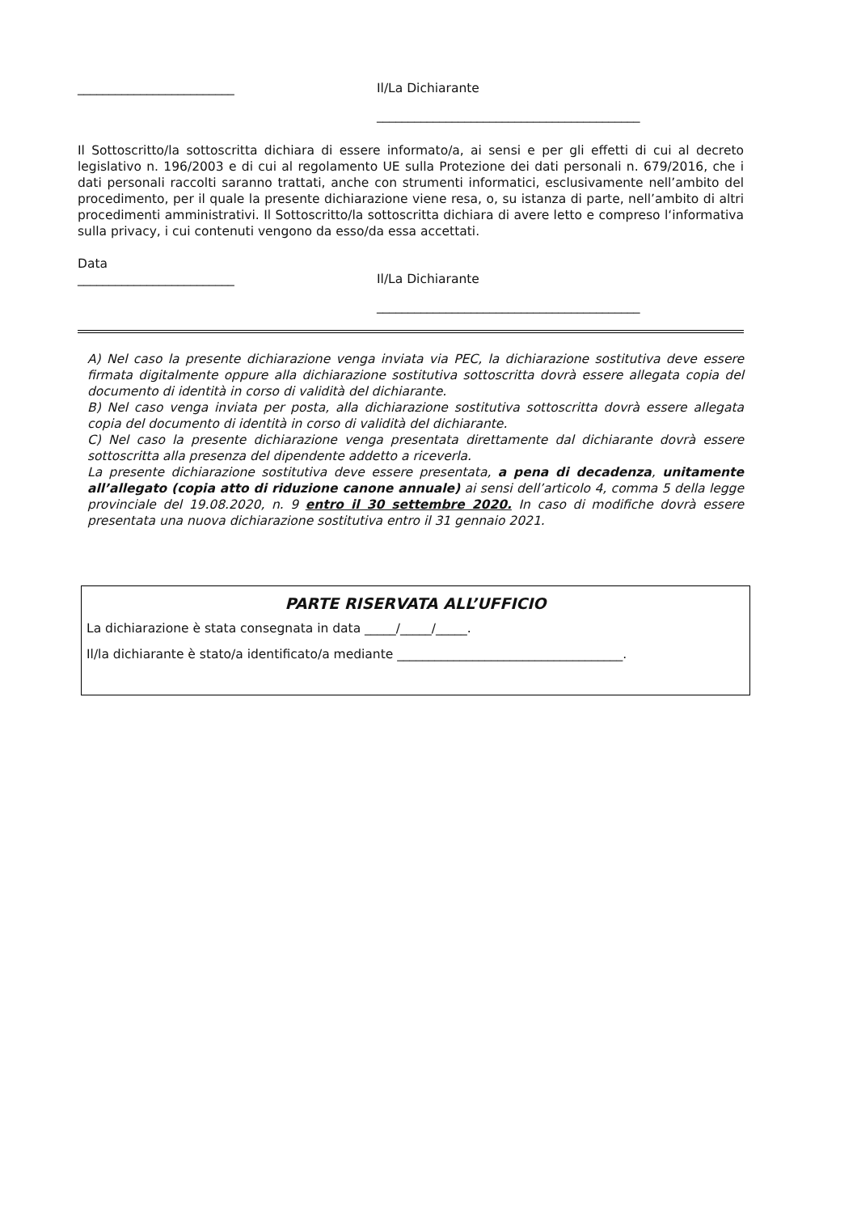_________________________ Il/La Dichiarante
__________________________________________
Il Sottoscritto/la sottoscritta dichiara di essere informato/a, ai sensi e per gli effetti di cui al decreto legislativo n. 196/2003 e di cui al regolamento UE sulla Protezione dei dati personali n. 679/2016, che i dati personali raccolti saranno trattati, anche con strumenti informatici, esclusivamente nell’ambito del procedimento, per il quale la presente dichiarazione viene resa, o, su istanza di parte, nell’ambito di altri procedimenti amministrativi. Il Sottoscritto/la sottoscritta dichiara di avere letto e compreso l‘informativa sulla privacy, i cui contenuti vengono da esso/da essa accettati.
Data
_________________________ Il/La Dichiarante
__________________________________________
A) Nel caso la presente dichiarazione venga inviata via PEC, la dichiarazione sostitutiva deve essere firmata digitalmente oppure alla dichiarazione sostitutiva sottoscritta dovrà essere allegata copia del documento di identità in corso di validità del dichiarante.
B) Nel caso venga inviata per posta, alla dichiarazione sostitutiva sottoscritta dovrà essere allegata copia del documento di identità in corso di validità del dichiarante.
C) Nel caso la presente dichiarazione venga presentata direttamente dal dichiarante dovrà essere sottoscritta alla presenza del dipendente addetto a riceverla.
La presente dichiarazione sostitutiva deve essere presentata, a pena di decadenza, unitamente all’allegato (copia atto di riduzione canone annuale) ai sensi dell’articolo 4, comma 5 della legge provinciale del 19.08.2020, n. 9 entro il 30 settembre 2020. In caso di modifiche dovrà essere presentata una nuova dichiarazione sostitutiva entro il 31 gennaio 2021.
PARTE RISERVATA ALL’UFFICIO
La dichiarazione è stata consegnata in data _____/_____/_____.
Il/la dichiarante è stato/a identificato/a mediante ____________________________________.